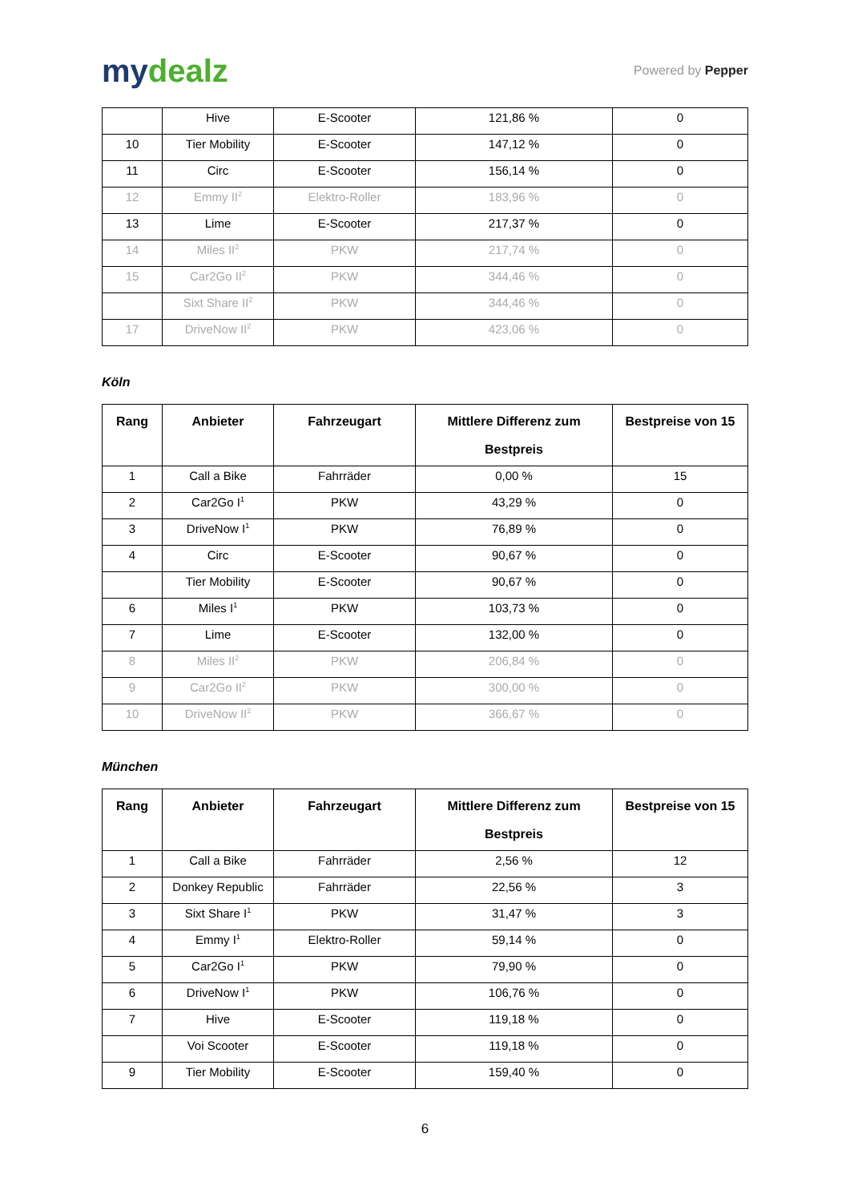mydealz
Powered by Pepper
| | Hive | E-Scooter | 121,86 % | 0 |
| 10 | Tier Mobility | E-Scooter | 147,12 % | 0 |
| 11 | Circ | E-Scooter | 156,14 % | 0 |
| 12 | Emmy II<sup>2</sup> | Elektro-Roller | 183,96 % | 0 |
| 13 | Lime | E-Scooter | 217,37 % | 0 |
| 14 | Miles II<sup>2</sup> | PKW | 217,74 % | 0 |
| 15 | Car2Go II<sup>2</sup> | PKW | 344,46 % | 0 |
| | Sixt Share II<sup>2</sup> | PKW | 344,46 % | 0 |
| 17 | DriveNow II<sup>2</sup> | PKW | 423,06 % | 0 |
Köln
| Rang | Anbieter | Fahrzeugart | Mittlere Differenz zum Bestpreis | Bestpreise von 15 |
| --- | --- | --- | --- | --- |
| 1 | Call a Bike | Fahrräder | 0,00 % | 15 |
| 2 | Car2Go I<sup>1</sup> | PKW | 43,29 % | 0 |
| 3 | DriveNow I<sup>1</sup> | PKW | 76,89 % | 0 |
| 4 | Circ | E-Scooter | 90,67 % | 0 |
| | Tier Mobility | E-Scooter | 90,67 % | 0 |
| 6 | Miles I<sup>1</sup> | PKW | 103,73 % | 0 |
| 7 | Lime | E-Scooter | 132,00 % | 0 |
| 8 | Miles II<sup>2</sup> | PKW | 206,84 % | 0 |
| 9 | Car2Go II<sup>2</sup> | PKW | 300,00 % | 0 |
| 10 | DriveNow II<sup>2</sup> | PKW | 366,67 % | 0 |
München
| Rang | Anbieter | Fahrzeugart | Mittlere Differenz zum Bestpreis | Bestpreise von 15 |
| --- | --- | --- | --- | --- |
| 1 | Call a Bike | Fahrräder | 2,56 % | 12 |
| 2 | Donkey Republic | Fahrräder | 22,56 % | 3 |
| 3 | Sixt Share I<sup>1</sup> | PKW | 31,47 % | 3 |
| 4 | Emmy I<sup>1</sup> | Elektro-Roller | 59,14 % | 0 |
| 5 | Car2Go I<sup>1</sup> | PKW | 79,90 % | 0 |
| 6 | DriveNow I<sup>1</sup> | PKW | 106,76 % | 0 |
| 7 | Hive | E-Scooter | 119,18 % | 0 |
| | Voi Scooter | E-Scooter | 119,18 % | 0 |
| 9 | Tier Mobility | E-Scooter | 159,40 % | 0 |
6